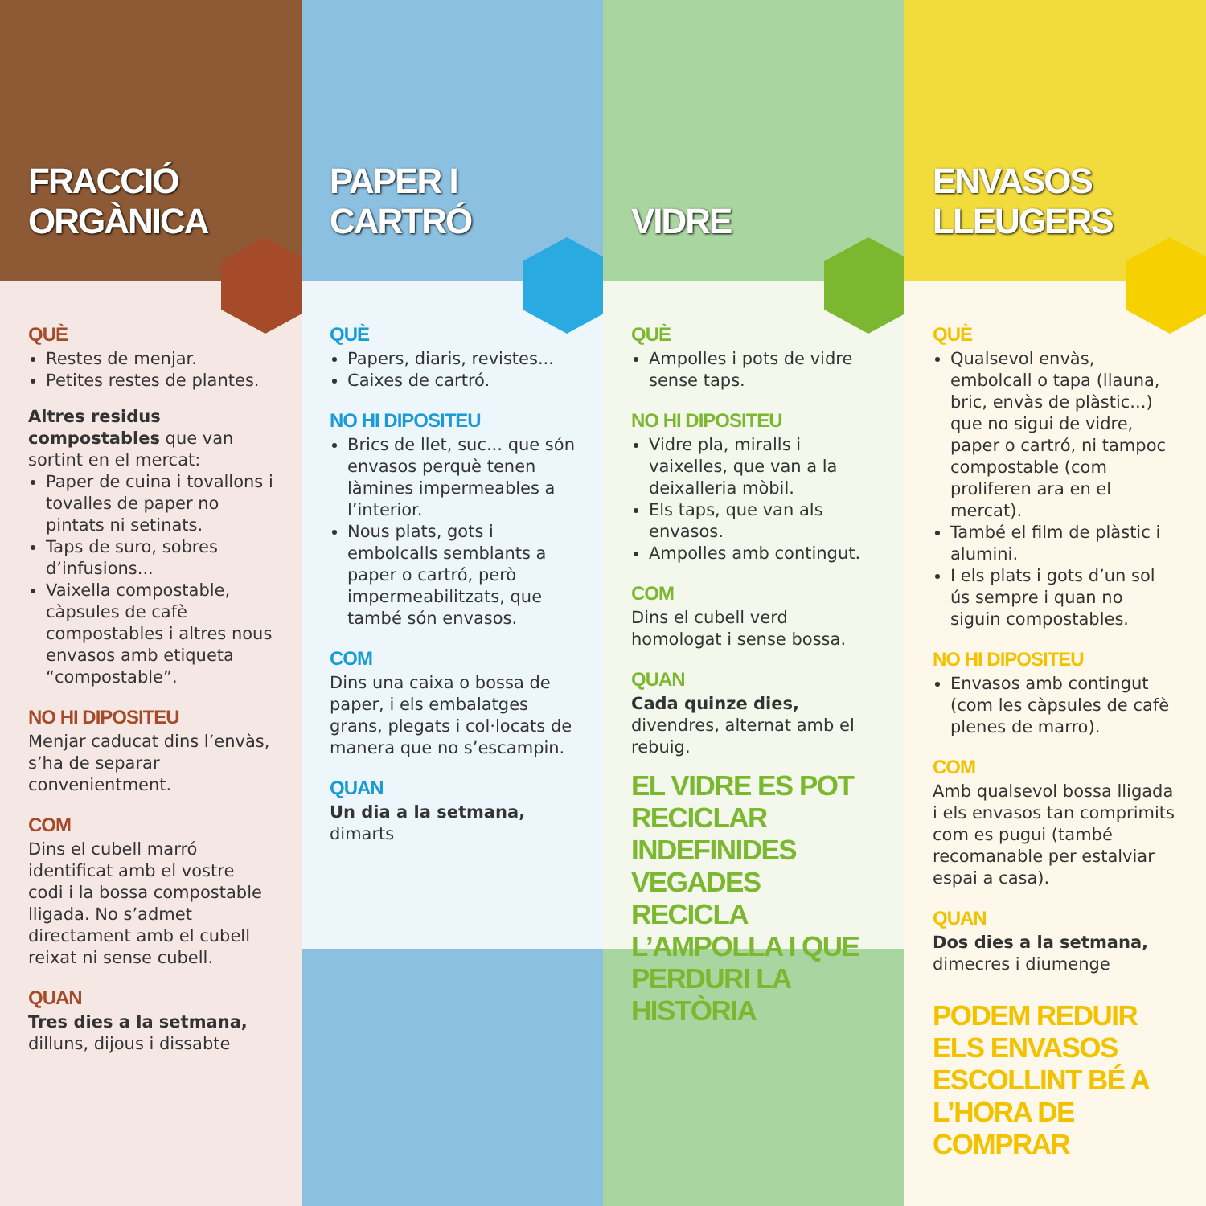FRACCIÓ
ORGÀNICA
QUÈ
Restes de menjar.
Petites restes de plantes.
Altres residus compostables que van sortint en el mercat:
Paper de cuina i tovallons i tovalles de paper no pintats ni setinats.
Taps de suro, sobres d’infusions...
Vaixella compostable, càpsules de cafè compostables i altres nous envasos amb etiqueta “compostable”.
NO HI DIPOSITEU
Menjar caducat dins l’envàs, s’ha de separar convenientment.
COM
Dins el cubell marró identificat amb el vostre codi i la bossa compostable lligada. No s’admet directament amb el cubell reixat ni sense cubell.
QUAN
Tres dies a la setmana, dilluns, dijous i dissabte
PAPER I CARTRÓ
QUÈ
Papers, diaris, revistes...
Caixes de cartró.
NO HI DIPOSITEU
Brics de llet, suc... que són envasos perquè tenen làmines impermeables a l’interior.
Nous plats, gots i embolcalls semblants a paper o cartró, però impermeabilitzats, que també són envasos.
COM
Dins una caixa o bossa de paper, i els embalatges grans, plegats i col·locats de manera que no s’escampin.
QUAN
Un dia a la setmana, dimarts
VIDRE
QUÈ
Ampolles i pots de vidre sense taps.
NO HI DIPOSITEU
Vidre pla, miralls i vaixelles, que van a la deixalleria mòbil.
Els taps, que van als envasos.
Ampolles amb contingut.
COM
Dins el cubell verd homologat i sense bossa.
QUAN
Cada quinze dies, divendres, alternat amb el rebuig.
EL VIDRE ES POT RECICLAR INDEFINIDES VEGADES RECICLA L’AMPOLLA I QUE PERDURI LA HISTÒRIA
ENVASOS
LLEUGERS
QUÈ
Qualsevol envàs, embolcall o tapa (llauna, bric, envàs de plàstic...) que no sigui de vidre, paper o cartró, ni tampoc compostable (com proliferen ara en el mercat).
També el film de plàstic i alumini.
I els plats i gots d’un sol ús sempre i quan no siguin compostables.
NO HI DIPOSITEU
Envasos amb contingut (com les càpsules de cafè plenes de marro).
COM
Amb qualsevol bossa lligada i els envasos tan comprimits com es pugui (també recomanable per estalviar espai a casa).
QUAN
Dos dies a la setmana, dimecres i diumenge
PODEM REDUIR ELS ENVASOS ESCOLLINT BÉ A L’HORA DE COMPRAR